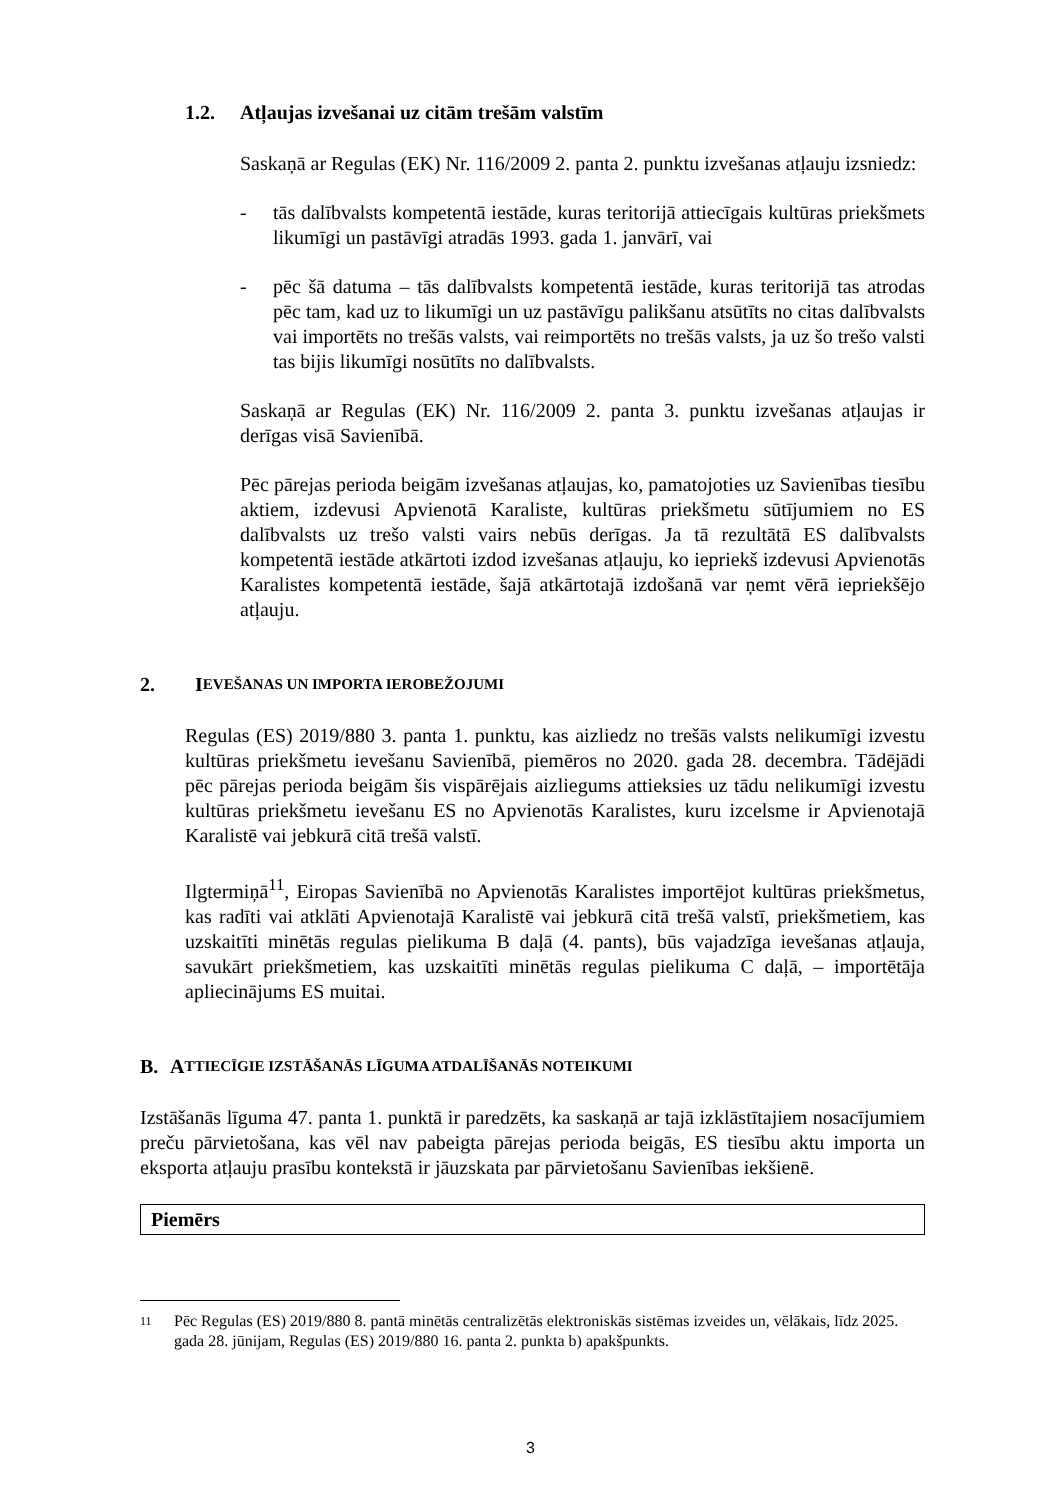1.2. Atļaujas izvešanai uz citām trešām valstīm
Saskaņā ar Regulas (EK) Nr. 116/2009 2. panta 2. punktu izvešanas atļauju izsniedz:
- tās dalībvalsts kompetentā iestāde, kuras teritorijā attiecīgais kultūras priekšmets likumīgi un pastāvīgi atradās 1993. gada 1. janvārī, vai
- pēc šā datuma – tās dalībvalsts kompetentā iestāde, kuras teritorijā tas atrodas pēc tam, kad uz to likumīgi un uz pastāvīgu palikšanu atsūtīts no citas dalībvalsts vai importēts no trešās valsts, vai reimportēts no trešās valsts, ja uz šo trešo valsti tas bijis likumīgi nosūtīts no dalībvalsts.
Saskaņā ar Regulas (EK) Nr. 116/2009 2. panta 3. punktu izvešanas atļaujas ir derīgas visā Savienībā.
Pēc pārejas perioda beigām izvešanas atļaujas, ko, pamatojoties uz Savienības tiesību aktiem, izdevusi Apvienotā Karaliste, kultūras priekšmetu sūtījumiem no ES dalībvalsts uz trešo valsti vairs nebūs derīgas. Ja tā rezultātā ES dalībvalsts kompetentā iestāde atkārtoti izdod izvešanas atļauju, ko iepriekš izdevusi Apvienotās Karalistes kompetentā iestāde, šajā atkārtotajā izdošanā var ņemt vērā iepriekšējo atļauju.
2. I EVEŠANAS UN IMPORTA IEROBEŽOJUMI
Regulas (ES) 2019/880 3. panta 1. punktu, kas aizliedz no trešās valsts nelikumīgi izvestu kultūras priekšmetu ievešanu Savienībā, piemēros no 2020. gada 28. decembra. Tādējādi pēc pārejas perioda beigām šis vispārējais aizliegums attieksies uz tādu nelikumīgi izvestu kultūras priekšmetu ievešanu ES no Apvienotās Karalistes, kuru izcelsme ir Apvienotajā Karalistē vai jebkurā citā trešā valstī.
Ilgtermiņā<sup>11</sup>, Eiropas Savienībā no Apvienotās Karalistes importējot kultūras priekšmetus, kas radīti vai atklāti Apvienotajā Karalistē vai jebkurā citā trešā valstī, priekšmetiem, kas uzskaitīti minētās regulas pielikuma B daļā (4. pants), būs vajadzīga ievešanas atļauja, savukārt priekšmetiem, kas uzskaitīti minētās regulas pielikuma C daļā, – importētāja apliecinājums ES muitai.
B. A TTIECĪGIE IZSTĀŠANĀS LĪGUMA ATDALĪŠANĀS NOTEIKUMI
Izstāšanās līguma 47. panta 1. punktā ir paredzēts, ka saskaņā ar tajā izklāstītajiem nosacījumiem preču pārvietošana, kas vēl nav pabeigta pārejas perioda beigās, ES tiesību aktu importa un eksporta atļauju prasību kontekstā ir jāuzskata par pārvietošanu Savienības iekšienē.
Piemērs
11
Pēc Regulas (ES) 2019/880 8. pantā minētās centralizētās elektroniskās sistēmas izveides un, vēlākais, līdz 2025. gada 28. jūnijam, Regulas (ES) 2019/880 16. panta 2. punkta b) apakšpunkts.
3